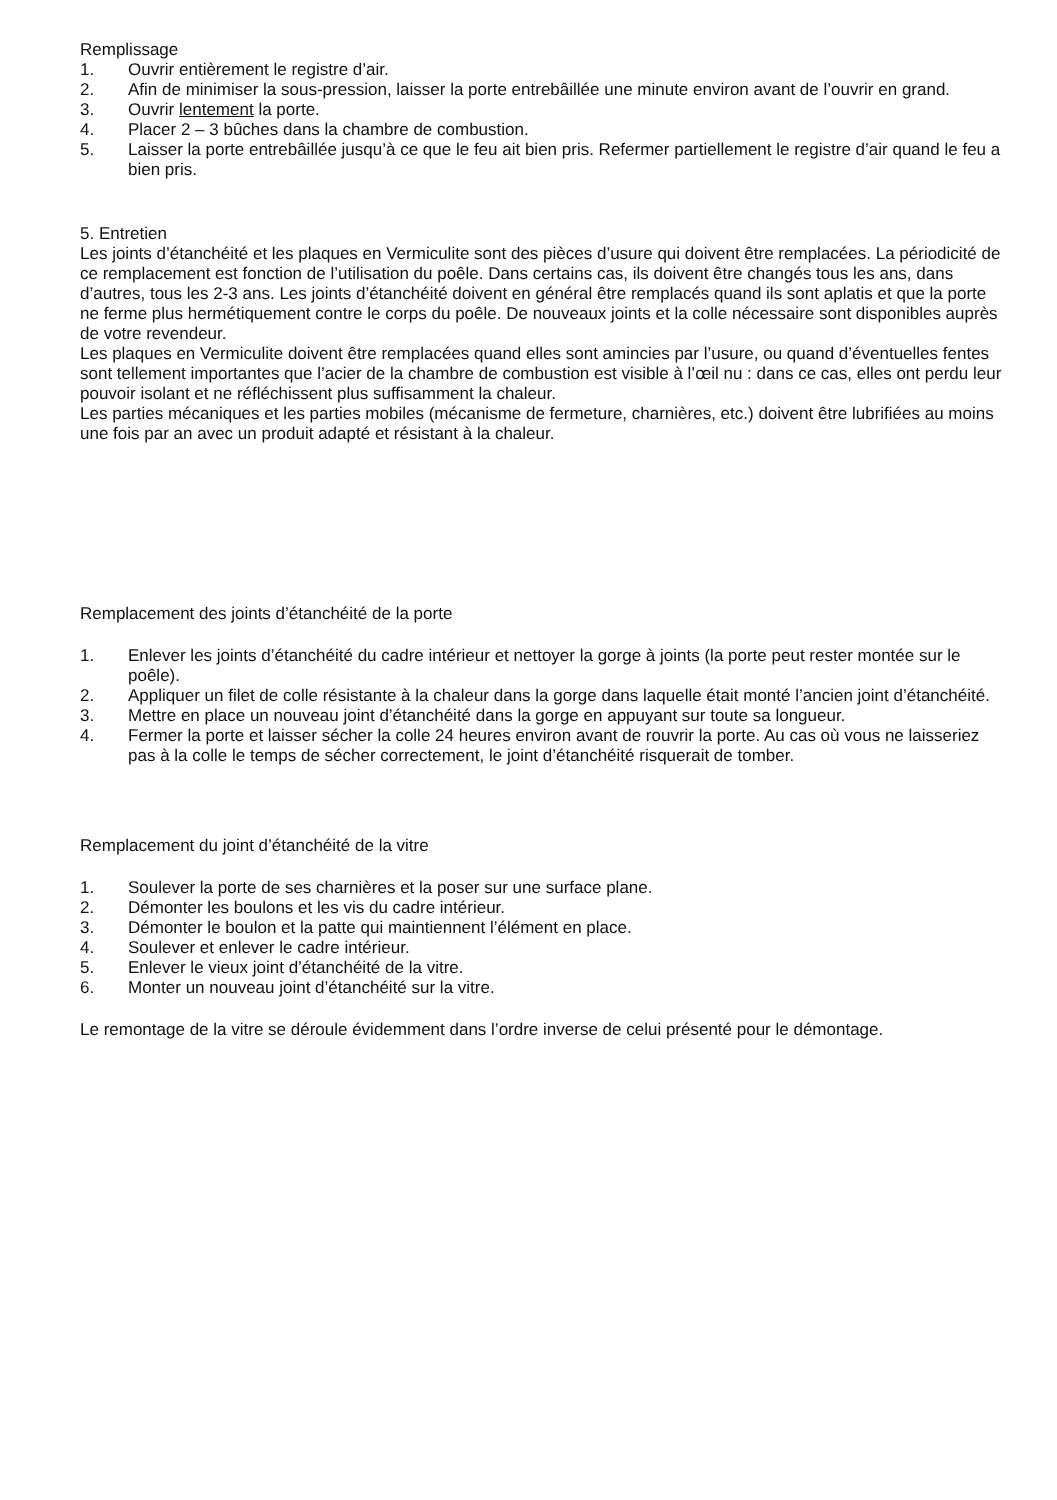Remplissage
1. Ouvrir entièrement le registre d’air.
2. Afin de minimiser la sous-pression, laisser la porte entrebâillée une minute environ avant de l’ouvrir en grand.
3. Ouvrir lentement la porte.
4. Placer 2 – 3 bûches dans la chambre de combustion.
5. Laisser la porte entrebâillée jusqu’à ce que le feu ait bien pris. Refermer partiellement le registre d’air quand le feu a bien pris.
5. Entretien
Les joints d’étanchéité et les plaques en Vermiculite sont des pièces d’usure qui doivent être remplacées. La périodicité de ce remplacement est fonction de l’utilisation du poêle. Dans certains cas, ils doivent être changés tous les ans, dans d’autres, tous les 2-3 ans. Les joints d’étanchéité doivent en général être remplacés quand ils sont aplatis et que la porte ne ferme plus hermétiquement contre le corps du poêle. De nouveaux joints et la colle nécessaire sont disponibles auprès de votre revendeur.
Les plaques en Vermiculite doivent être remplacées quand elles sont amincies par l’usure, ou quand d’éventuelles fentes sont tellement importantes que l’acier de la chambre de combustion est visible à l’œil nu : dans ce cas, elles ont perdu leur pouvoir isolant et ne réfléchissent plus suffisamment la chaleur.
Les parties mécaniques et les parties mobiles (mécanisme de fermeture, charnières, etc.) doivent être lubrifiées au moins une fois par an avec un produit adapté et résistant à la chaleur.
Remplacement des joints d’étanchéité de la porte
1. Enlever les joints d’étanchéité du cadre intérieur et nettoyer la gorge à joints (la porte peut rester montée sur le poêle).
2. Appliquer un filet de colle résistante à la chaleur dans la gorge dans laquelle était monté l’ancien joint d’étanchéité.
3. Mettre en place un nouveau joint d’étanchéité dans la gorge en appuyant sur toute sa longueur.
4. Fermer la porte et laisser sécher la colle 24 heures environ avant de rouvrir la porte. Au cas où vous ne laisseriez pas à la colle le temps de sécher correctement, le joint d’étanchéité risquerait de tomber.
Remplacement du joint d’étanchéité de la vitre
1. Soulever la porte de ses charnières et la poser sur une surface plane.
2. Démonter les boulons et les vis du cadre intérieur.
3. Démonter le boulon et la patte qui maintiennent l’élément en place.
4. Soulever et enlever le cadre intérieur.
5. Enlever le vieux joint d’étanchéité de la vitre.
6. Monter un nouveau joint d’étanchéité sur la vitre.
Le remontage de la vitre se déroule évidemment dans l’ordre inverse de celui présenté pour le démontage.